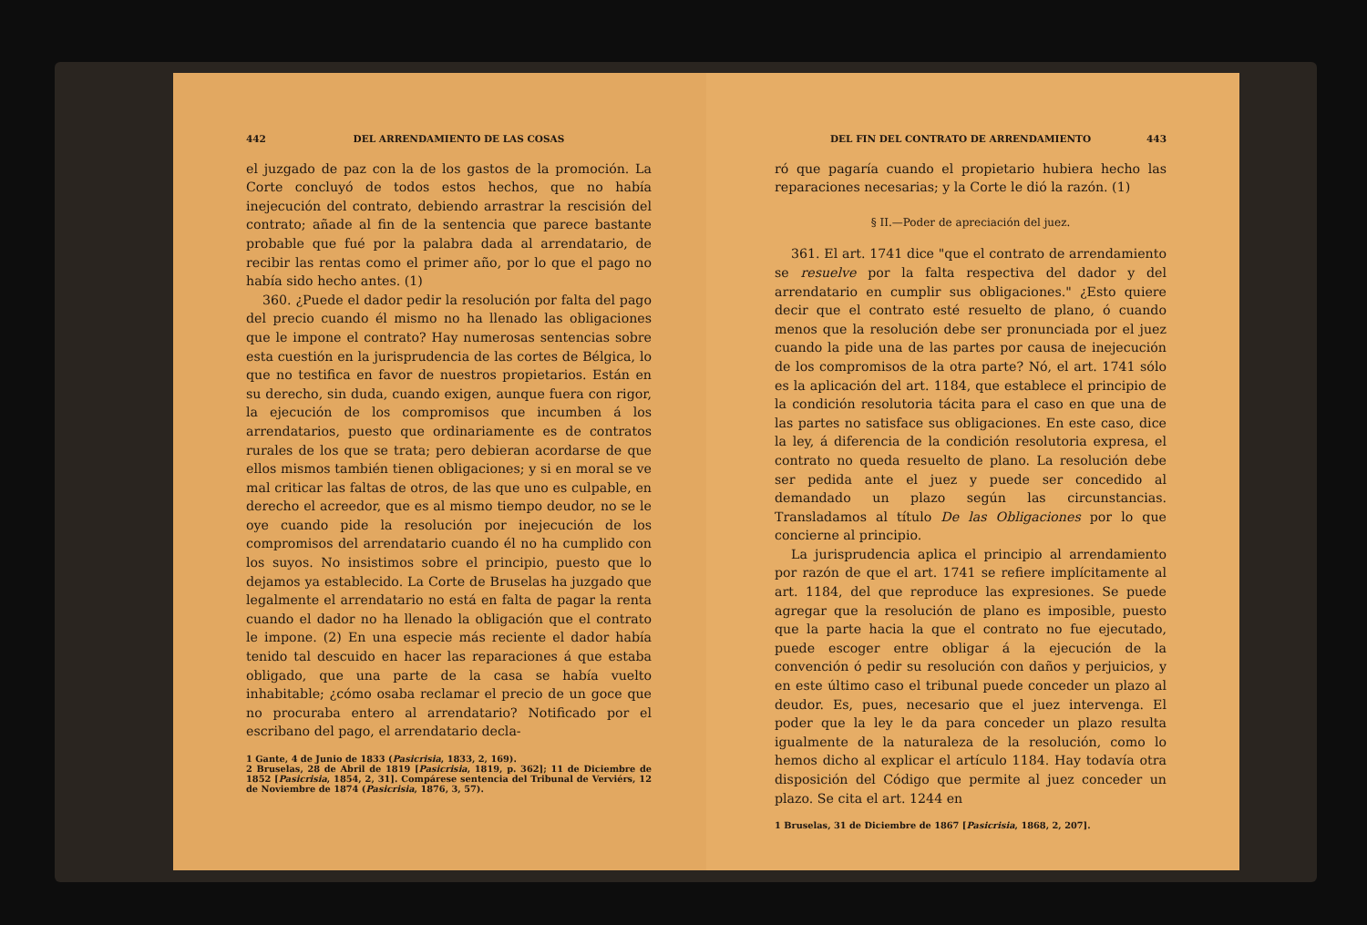442 DEL ARRENDAMIENTO DE LAS COSAS
el juzgado de paz con la de los gastos de la promoción. La Corte concluyó de todos estos hechos, que no había inejecución del contrato, debiendo arrastrar la rescisión del contrato; añade al fin de la sentencia que parece bastante probable que fué por la palabra dada al arrendatario, de recibir las rentas como el primer año, por lo que el pago no había sido hecho antes. (1)
360. ¿Puede el dador pedir la resolución por falta del pago del precio cuando él mismo no ha llenado las obligaciones que le impone el contrato? Hay numerosas sentencias sobre esta cuestión en la jurisprudencia de las cortes de Bélgica, lo que no testifica en favor de nuestros propietarios. Están en su derecho, sin duda, cuando exigen, aunque fuera con rigor, la ejecución de los compromisos que incumben á los arrendatarios, puesto que ordinariamente es de contratos rurales de los que se trata; pero debieran acordarse de que ellos mismos también tienen obligaciones; y si en moral se ve mal criticar las faltas de otros, de las que uno es culpable, en derecho el acreedor, que es al mismo tiempo deudor, no se le oye cuando pide la resolución por inejecución de los compromisos del arrendatario cuando él no ha cumplido con los suyos. No insistimos sobre el principio, puesto que lo dejamos ya establecido. La Corte de Bruselas ha juzgado que legalmente el arrendatario no está en falta de pagar la renta cuando el dador no ha llenado la obligación que el contrato le impone. (2) En una especie más reciente el dador había tenido tal descuido en hacer las reparaciones á que estaba obligado, que una parte de la casa se había vuelto inhabitable; ¿cómo osaba reclamar el precio de un goce que no procuraba entero al arrendatario? Notificado por el escribano del pago, el arrendatario decla-
1 Gante, 4 de Junio de 1833 (Pasicrisia, 1833, 2, 169).
2 Bruselas, 28 de Abril de 1819 [Pasicrisia, 1819, p. 362]; 11 de Diciembre de 1852 [Pasicrisia, 1854, 2, 31]. Compárese sentencia del Tribunal de Verviérs, 12 de Noviembre de 1874 (Pasicrisia, 1876, 3, 57).
DEL FIN DEL CONTRATO DE ARRENDAMIENTO 443
ró que pagaría cuando el propietario hubiera hecho las reparaciones necesarias; y la Corte le dió la razón. (1)
§ II.—Poder de apreciación del juez.
361. El art. 1741 dice "que el contrato de arrendamiento se resuelve por la falta respectiva del dador y del arrendatario en cumplir sus obligaciones." ¿Esto quiere decir que el contrato esté resuelto de plano, ó cuando menos que la resolución debe ser pronunciada por el juez cuando la pide una de las partes por causa de inejecución de los compromisos de la otra parte? Nó, el art. 1741 sólo es la aplicación del art. 1184, que establece el principio de la condición resolutoria tácita para el caso en que una de las partes no satisface sus obligaciones. En este caso, dice la ley, á diferencia de la condición resolutoria expresa, el contrato no queda resuelto de plano. La resolución debe ser pedida ante el juez y puede ser concedido al demandado un plazo según las circunstancias. Transladamos al título De las Obligaciones por lo que concierne al principio.
La jurisprudencia aplica el principio al arrendamiento por razón de que el art. 1741 se refiere implícitamente al art. 1184, del que reproduce las expresiones. Se puede agregar que la resolución de plano es imposible, puesto que la parte hacia la que el contrato no fue ejecutado, puede escoger entre obligar á la ejecución de la convención ó pedir su resolución con daños y perjuicios, y en este último caso el tribunal puede conceder un plazo al deudor. Es, pues, necesario que el juez intervenga. El poder que la ley le da para conceder un plazo resulta igualmente de la naturaleza de la resolución, como lo hemos dicho al explicar el artículo 1184. Hay todavía otra disposición del Código que permite al juez conceder un plazo. Se cita el art. 1244 en
1 Bruselas, 31 de Diciembre de 1867 [Pasicrisia, 1868, 2, 207].